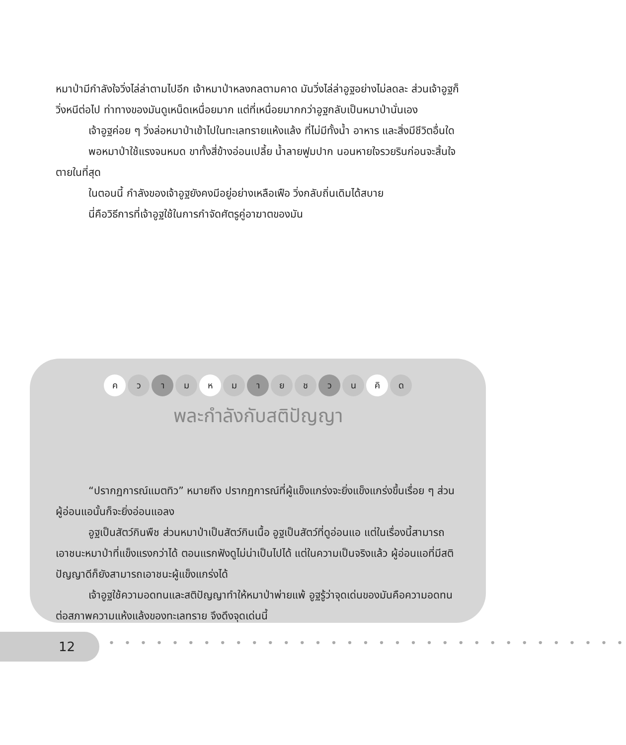หมาป่ามีกำลังใจวิ่งไล่ล่าตามไปอีก เจ้าหมาป่าหลงกลตามคาด มันวิ่งไล่ล่าอูฐอย่างไม่ลดละ ส่วนเจ้าอูฐก็วิ่งหนีต่อไป ท่าทางของมันดูเหน็ดเหนื่อยมาก แต่ที่เหนื่อยมากกว่าอูฐกลับเป็นหมาป่านั่นเอง
เจ้าอูฐค่อย ๆ วิ่งล่อหมาป่าเข้าไปในทะเลทรายแห้งแล้ง ที่ไม่มีทั้งน้ำ อาหาร และสิ่งมีชีวิตอื่นใด
พอหมาป่าใช้แรงจนหมด ขาทั้งสี่ข้างอ่อนเปลี้ย น้ำลายฟูมปาก นอนหายใจรวยรินก่อนจะสิ้นใจตายในที่สุด
ในตอนนี้ กำลังของเจ้าอูฐยังคงมีอยู่อย่างเหลือเฟือ วิ่งกลับถิ่นเดิมได้สบาย
นี่คือวิธีการที่เจ้าอูฐใช้ในการกำจัดศัตรูคู่อาฆาตของมัน
คว า ม ห ม า ย ช ว น คิ ด
พละกำลังกับสติปัญญา
“ปรากฏการณ์แมตทิว” หมายถึง ปรากฏการณ์ที่ผู้แข็งแกร่งจะยิ่งแข็งแกร่งขึ้นเรื่อย ๆ ส่วนผู้อ่อนแอนั้นก็จะยิ่งอ่อนแอลง
อูฐเป็นสัตว์กินพืช ส่วนหมาป่าเป็นสัตว์กินเนื้อ อูฐเป็นสัตว์ที่ดูอ่อนแอ แต่ในเรื่องนี้สามารถเอาชนะหมาป่าที่แข็งแรงกว่าได้ ตอนแรกฟังดูไม่น่าเป็นไปได้ แต่ในความเป็นจริงแล้ว ผู้อ่อนแอที่มีสติปัญญาดีก็ยังสามารถเอาชนะผู้แข็งแกร่งได้
เจ้าอูฐใช้ความอดทนและสติปัญญาทำให้หมาป่าพ่ายแพ้ อูฐรู้ว่าจุดเด่นของมันคือความอดทนต่อสภาพความแห้งแล้งของทะเลทราย จึงดึงจุดเด่นนี้
12 • • • • • • • • • • • • • • • • • • • • • • • • • • • • • • • • •